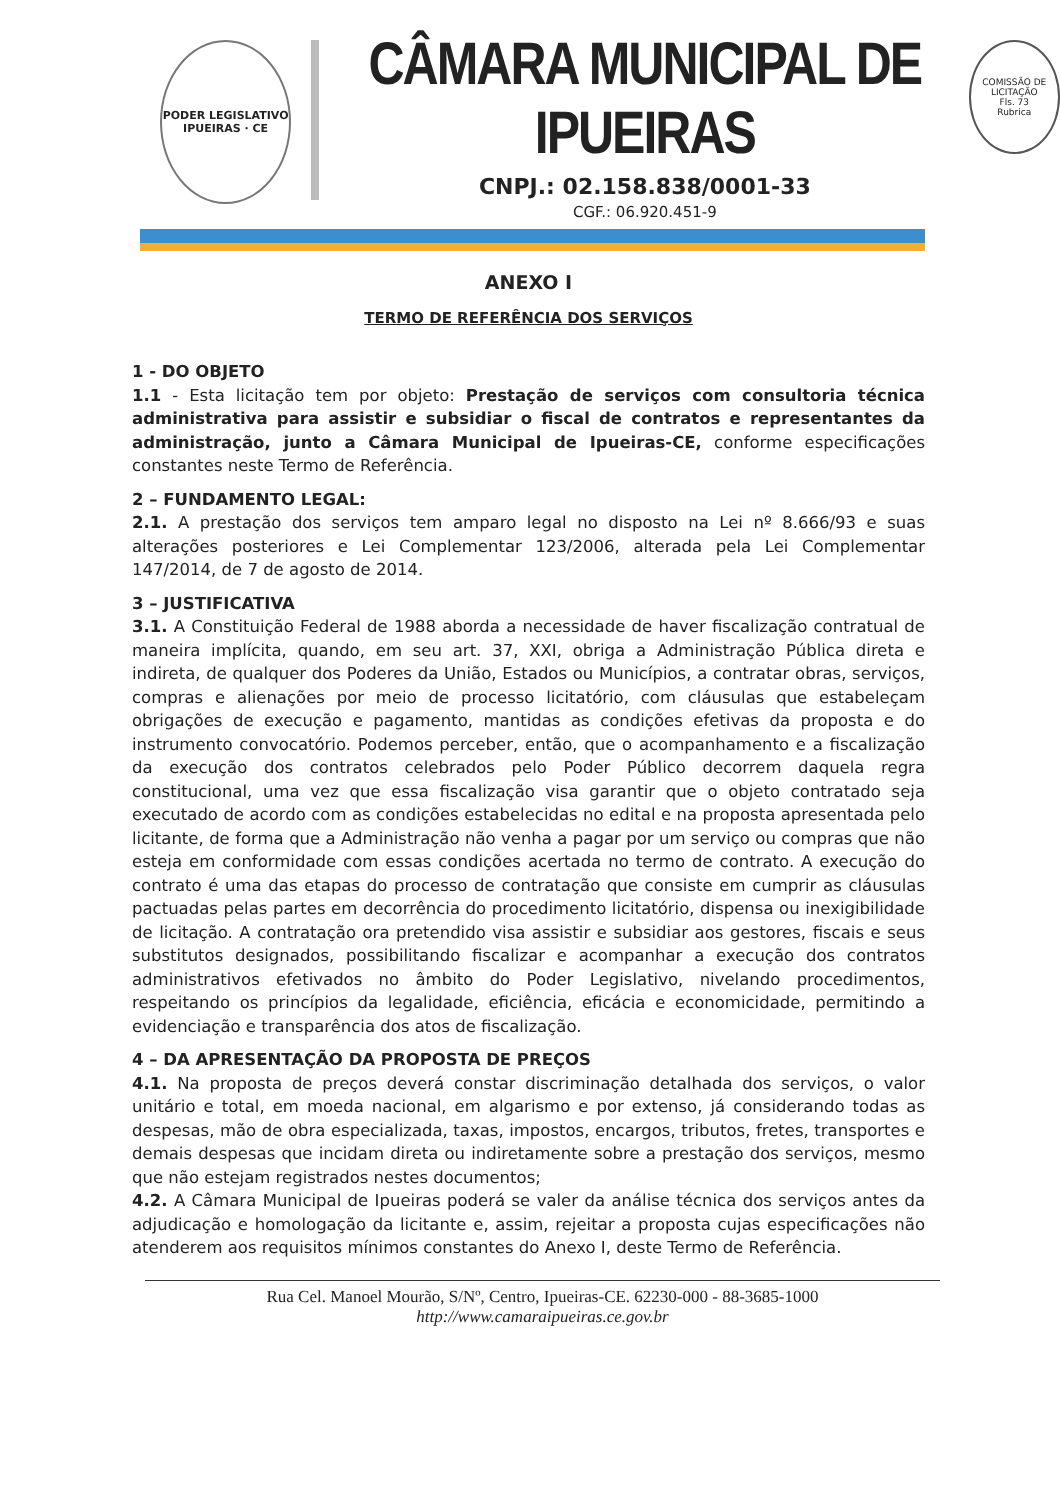PODER LEGISLATIVO
IPUEIRAS · CE
CÂMARA MUNICIPAL DE IPUEIRAS
CNPJ.: 02.158.838/0001-33
CGF.: 06.920.451-9
COMISSÃO DE LICITAÇÃO
Fls. 73
Rubrica
ANEXO I
TERMO DE REFERÊNCIA DOS SERVIÇOS
1 - DO OBJETO
1.1 - Esta licitação tem por objeto: Prestação de serviços com consultoria técnica administrativa para assistir e subsidiar o fiscal de contratos e representantes da administração, junto a Câmara Municipal de Ipueiras-CE, conforme especificações constantes neste Termo de Referência.
2 – FUNDAMENTO LEGAL:
2.1. A prestação dos serviços tem amparo legal no disposto na Lei nº 8.666/93 e suas alterações posteriores e Lei Complementar 123/2006, alterada pela Lei Complementar 147/2014, de 7 de agosto de 2014.
3 – JUSTIFICATIVA
3.1. A Constituição Federal de 1988 aborda a necessidade de haver fiscalização contratual de maneira implícita, quando, em seu art. 37, XXI, obriga a Administração Pública direta e indireta, de qualquer dos Poderes da União, Estados ou Municípios, a contratar obras, serviços, compras e alienações por meio de processo licitatório, com cláusulas que estabeleçam obrigações de execução e pagamento, mantidas as condições efetivas da proposta e do instrumento convocatório. Podemos perceber, então, que o acompanhamento e a fiscalização da execução dos contratos celebrados pelo Poder Público decorrem daquela regra constitucional, uma vez que essa fiscalização visa garantir que o objeto contratado seja executado de acordo com as condições estabelecidas no edital e na proposta apresentada pelo licitante, de forma que a Administração não venha a pagar por um serviço ou compras que não esteja em conformidade com essas condições acertada no termo de contrato. A execução do contrato é uma das etapas do processo de contratação que consiste em cumprir as cláusulas pactuadas pelas partes em decorrência do procedimento licitatório, dispensa ou inexigibilidade de licitação. A contratação ora pretendido visa assistir e subsidiar aos gestores, fiscais e seus substitutos designados, possibilitando fiscalizar e acompanhar a execução dos contratos administrativos efetivados no âmbito do Poder Legislativo, nivelando procedimentos, respeitando os princípios da legalidade, eficiência, eficácia e economicidade, permitindo a evidenciação e transparência dos atos de fiscalização.
4 – DA APRESENTAÇÃO DA PROPOSTA DE PREÇOS
4.1. Na proposta de preços deverá constar discriminação detalhada dos serviços, o valor unitário e total, em moeda nacional, em algarismo e por extenso, já considerando todas as despesas, mão de obra especializada, taxas, impostos, encargos, tributos, fretes, transportes e demais despesas que incidam direta ou indiretamente sobre a prestação dos serviços, mesmo que não estejam registrados nestes documentos;
4.2. A Câmara Municipal de Ipueiras poderá se valer da análise técnica dos serviços antes da adjudicação e homologação da licitante e, assim, rejeitar a proposta cujas especificações não atenderem aos requisitos mínimos constantes do Anexo I, deste Termo de Referência.
Rua Cel. Manoel Mourão, S/Nº, Centro, Ipueiras-CE. 62230-000 - 88-3685-1000
http://www.camaraipueiras.ce.gov.br